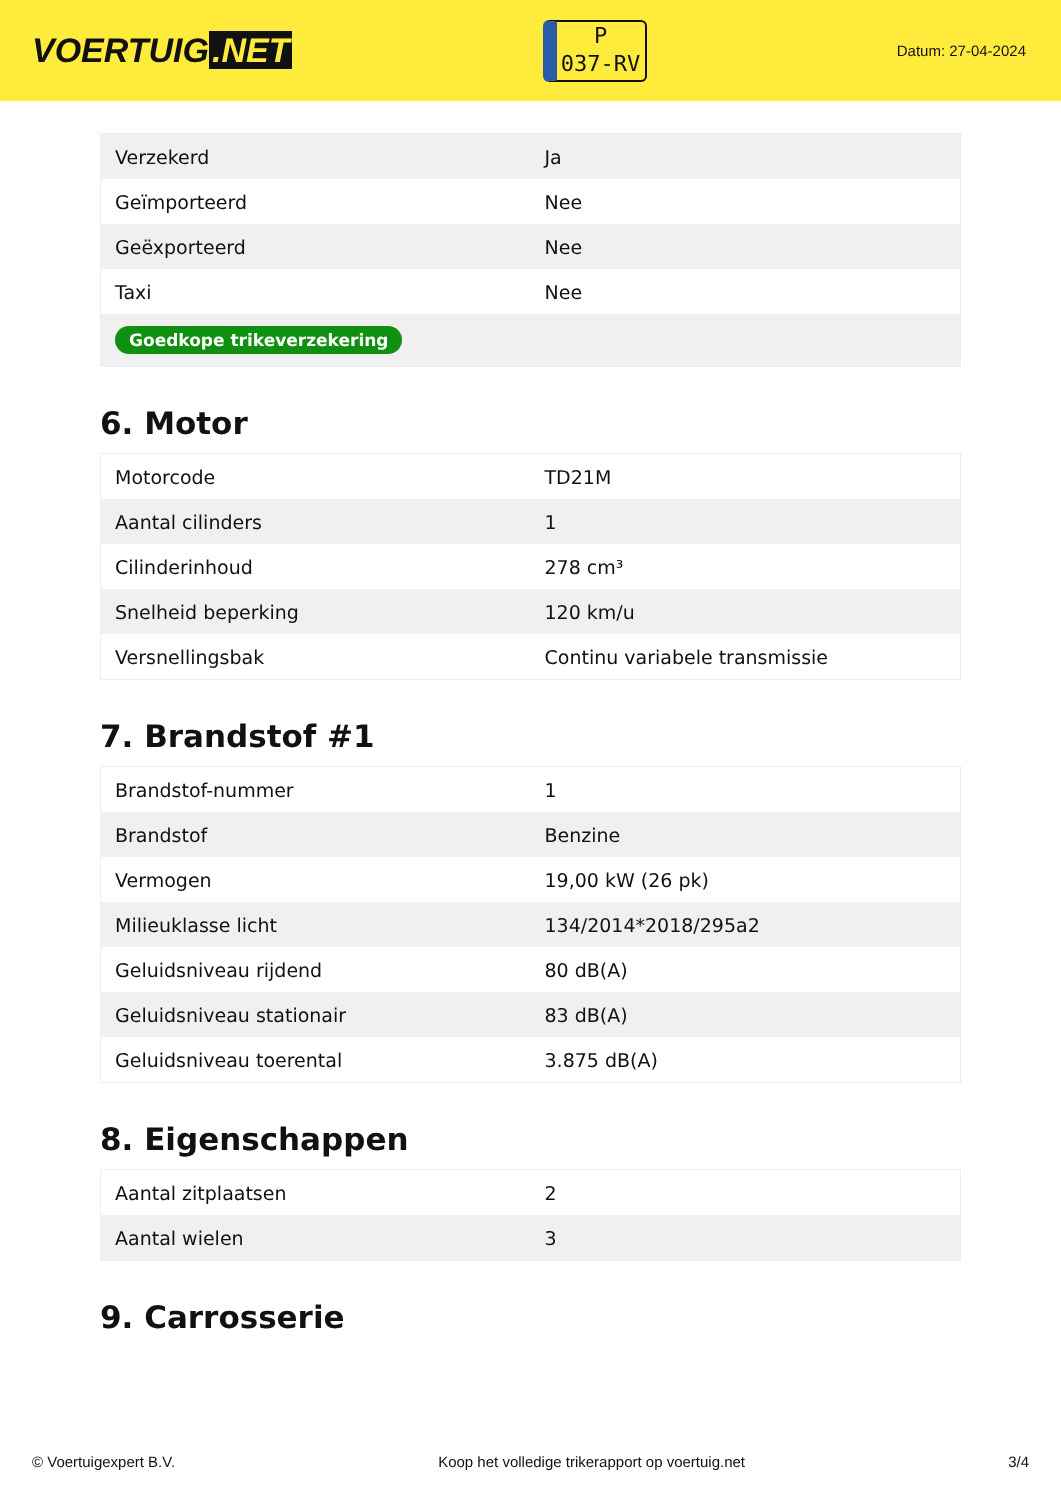VOERTUIG.NET
P
037-RV
Datum: 27-04-2024
| Verzekerd | Ja |
| Geïmporteerd | Nee |
| Geëxporteerd | Nee |
| Taxi | Nee |
| Goedkope trikeverzekering | |
6. Motor
| Motorcode | TD21M |
| Aantal cilinders | 1 |
| Cilinderinhoud | 278 cm³ |
| Snelheid beperking | 120 km/u |
| Versnellingsbak | Continu variabele transmissie |
7. Brandstof #1
| Brandstof-nummer | 1 |
| Brandstof | Benzine |
| Vermogen | 19,00 kW (26 pk) |
| Milieuklasse licht | 134/2014*2018/295a2 |
| Geluidsniveau rijdend | 80 dB(A) |
| Geluidsniveau stationair | 83 dB(A) |
| Geluidsniveau toerental | 3.875 dB(A) |
8. Eigenschappen
| Aantal zitplaatsen | 2 |
| Aantal wielen | 3 |
9. Carrosserie
© Voertuigexpert B.V. Koop het volledige trikerapport op voertuig.net 3/4